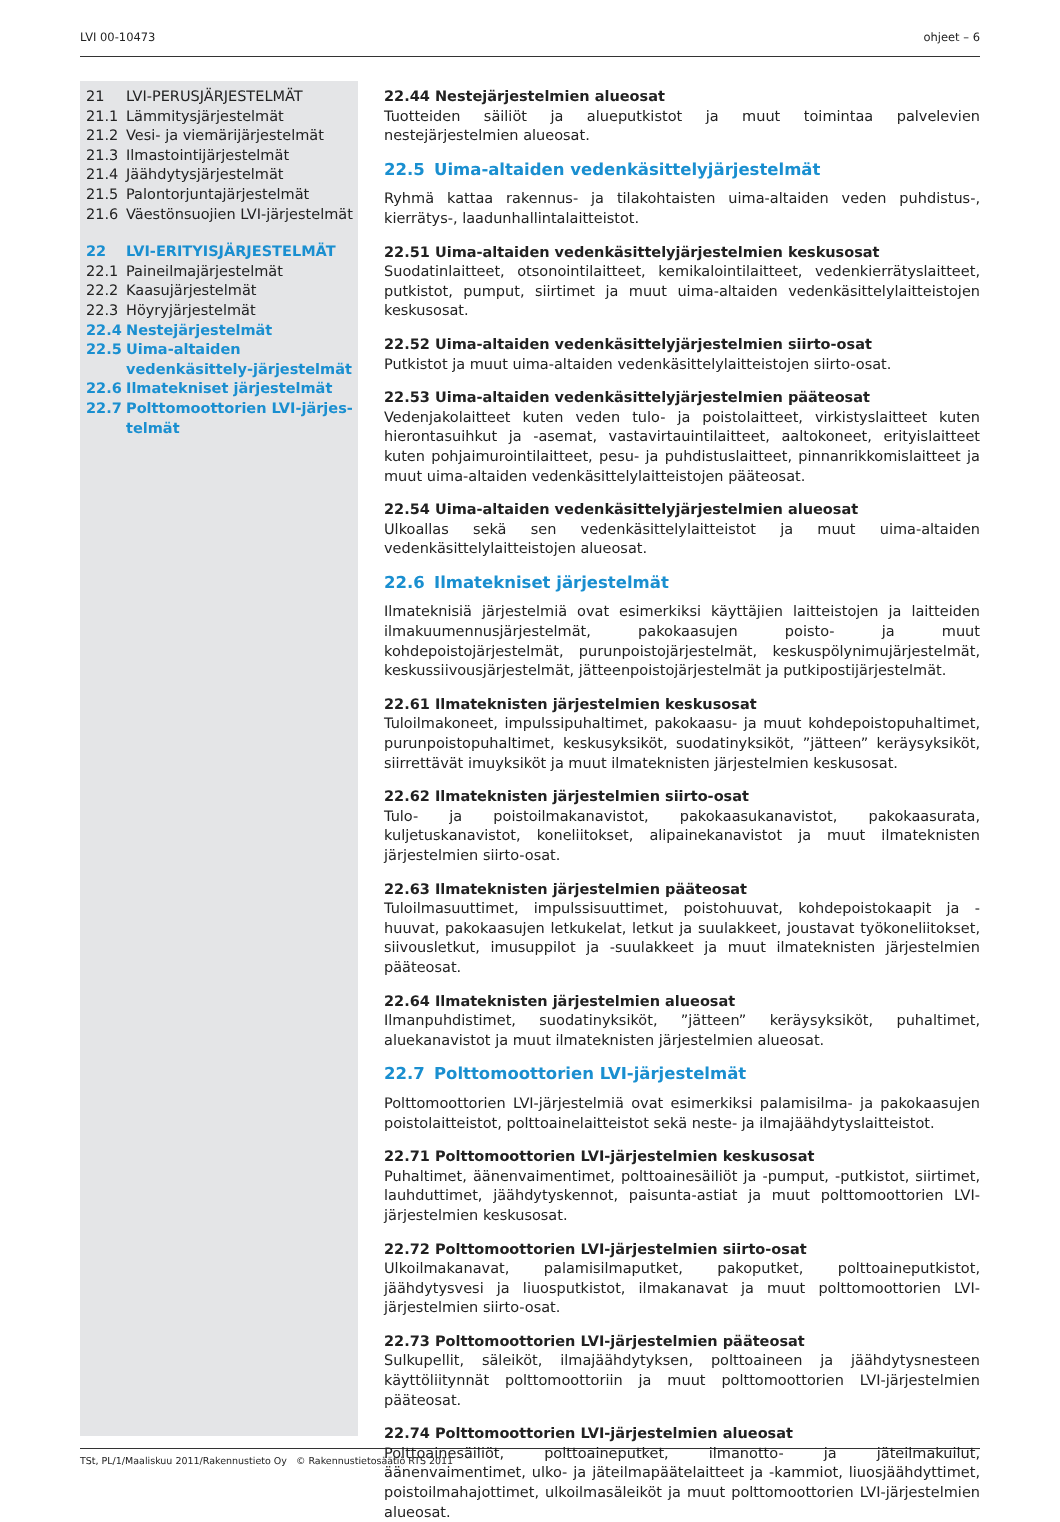LVI 00-10473 ohjeet – 6
21 LVI-PERUSJÄRJESTELMÄT
21.1 Lämmitysjärjestelmät
21.2 Vesi- ja viemärijärjestelmät
21.3 Ilmastointijärjestelmät
21.4 Jäähdytysjärjestelmät
21.5 Palontorjuntajärjestelmät
21.6 Väestönsuojien LVI-järjestelmät
22 LVI-ERITYISJÄRJESTELMÄT
22.1 Paineilmajärjestelmät
22.2 Kaasujärjestelmät
22.3 Höyryjärjestelmät
22.4 Nestejärjestelmät
22.5 Uima-altaiden vedenkäsittely-järjestelmät
22.6 Ilmatekniset järjestelmät
22.7 Polttomoottorien LVI-järjes-telmät
22.44 Nestejärjestelmien alueosat
Tuotteiden säiliöt ja alueputkistot ja muut toimintaa palvelevien nestejärjestelmien alueosat.
22.5 Uima-altaiden vedenkäsittelyjärjestelmät
Ryhmä kattaa rakennus- ja tilakohtaisten uima-altaiden veden puhdistus-, kierrätys-, laadunhallintalaitteistot.
22.51 Uima-altaiden vedenkäsittelyjärjestelmien keskusosat
Suodatinlaitteet, otsonointilaitteet, kemikalointilaitteet, vedenkierrätyslaitteet, putkistot, pumput, siirtimet ja muut uima-altaiden vedenkäsittelylaitteistojen keskusosat.
22.52 Uima-altaiden vedenkäsittelyjärjestelmien siirto-osat
Putkistot ja muut uima-altaiden vedenkäsittelylaitteistojen siirto-osat.
22.53 Uima-altaiden vedenkäsittelyjärjestelmien pääteosat
Vedenjakolaitteet kuten veden tulo- ja poistolaitteet, virkistyslaitteet kuten hierontasuihkut ja -asemat, vastavirtauintilaitteet, aaltokoneet, erityislaitteet kuten pohjaimurointilaitteet, pesu- ja puhdistuslaitteet, pinnanrikkomislaitteet ja muut uima-altaiden vedenkäsittelylaitteistojen pääteosat.
22.54 Uima-altaiden vedenkäsittelyjärjestelmien alueosat
Ulkoallas sekä sen vedenkäsittelylaitteistot ja muut uima-altaiden vedenkäsittelylaitteistojen alueosat.
22.6 Ilmatekniset järjestelmät
Ilmateknisiä järjestelmiä ovat esimerkiksi käyttäjien laitteistojen ja laitteiden ilmakuumennusjärjestelmät, pakokaasujen poisto- ja muut kohdepoistojärjestelmät, purunpoistojärjestelmät, keskuspölynimujärjestelmät, keskussiivousjärjestelmät, jätteenpoistojärjestelmät ja putkipostijärjestelmät.
22.61 Ilmateknisten järjestelmien keskusosat
Tuloilmakoneet, impulssipuhaltimet, pakokaasu- ja muut kohdepoistopuhaltimet, purunpoistopuhaltimet, keskusyksiköt, suodatinyksiköt, ”jätteen” keräysyksiköt, siirrettävät imuyksiköt ja muut ilmateknisten järjestelmien keskusosat.
22.62 Ilmateknisten järjestelmien siirto-osat
Tulo- ja poistoilmakanavistot, pakokaasukanavistot, pakokaasurata, kuljetuskanavistot, koneliitokset, alipainekanavistot ja muut ilmateknisten järjestelmien siirto-osat.
22.63 Ilmateknisten järjestelmien pääteosat
Tuloilmasuuttimet, impulssisuuttimet, poistohuuvat, kohdepoistokaapit ja -huuvat, pakokaasujen letkukelat, letkut ja suulakkeet, joustavat työkoneliitokset, siivousletkut, imusuppilot ja -suulakkeet ja muut ilmateknisten järjestelmien pääteosat.
22.64 Ilmateknisten järjestelmien alueosat
Ilmanpuhdistimet, suodatinyksiköt, ”jätteen” keräysyksiköt, puhaltimet, aluekanavistot ja muut ilmateknisten järjestelmien alueosat.
22.7 Polttomoottorien LVI-järjestelmät
Polttomoottorien LVI-järjestelmiä ovat esimerkiksi palamisilma- ja pakokaasujen poistolaitteistot, polttoainelaitteistot sekä neste- ja ilmajäähdytyslaitteistot.
22.71 Polttomoottorien LVI-järjestelmien keskusosat
Puhaltimet, äänenvaimentimet, polttoainesäiliöt ja -pumput, -putkistot, siirtimet, lauhduttimet, jäähdytyskennot, paisunta-astiat ja muut polttomoottorien LVI-järjestelmien keskusosat.
22.72 Polttomoottorien LVI-järjestelmien siirto-osat
Ulkoilmakanavat, palamisilmaputket, pakoputket, polttoaineputkistot, jäähdytysvesi ja liuosputkistot, ilmakanavat ja muut polttomoottorien LVI-järjestelmien siirto-osat.
22.73 Polttomoottorien LVI-järjestelmien pääteosat
Sulkupellit, säleiköt, ilmajäähdytyksen, polttoaineen ja jäähdytysnesteen käyttöliitynnät polttomoottoriin ja muut polttomoottorien LVI-järjestelmien pääteosat.
22.74 Polttomoottorien LVI-järjestelmien alueosat
Polttoainesäiliöt, polttoaineputket, ilmanotto- ja jäteilmakuilut, äänenvaimentimet, ulko- ja jäteilmapäätelaitteet ja -kammiot, liuosjäähdyttimet, poistoilmahajottimet, ulkoilmasäleiköt ja muut polttomoottorien LVI-järjestelmien alueosat.
TSt, PL/1/Maaliskuu 2011/Rakennustieto Oy © Rakennustietosäätiö RTS 2011